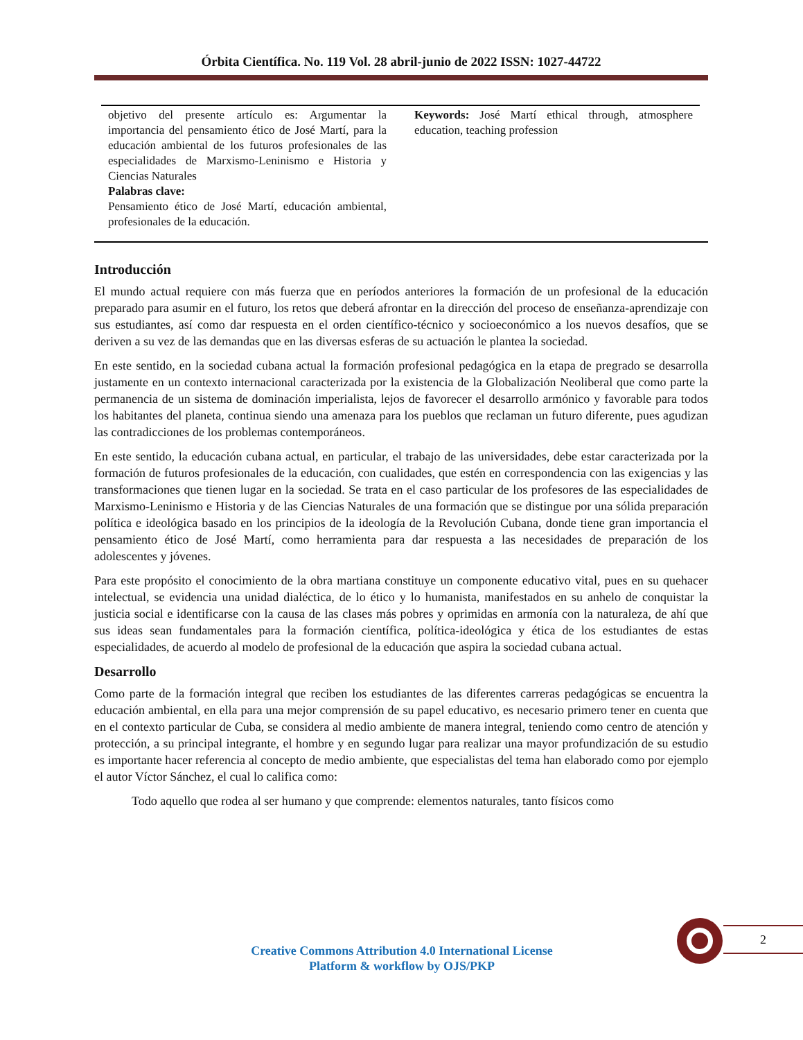Órbita Científica. No. 119 Vol. 28 abril-junio de 2022 ISSN: 1027-44722
objetivo del presente artículo es: Argumentar la importancia del pensamiento ético de José Martí, para la educación ambiental de los futuros profesionales de las especialidades de Marxismo-Leninismo e Historia y Ciencias Naturales
Palabras clave:
Pensamiento ético de José Martí, educación ambiental, profesionales de la educación.
Keywords: José Martí ethical through, atmosphere education, teaching profession
Introducción
El mundo actual requiere con más fuerza que en períodos anteriores la formación de un profesional de la educación preparado para asumir en el futuro, los retos que deberá afrontar en la dirección del proceso de enseñanza-aprendizaje con sus estudiantes, así como dar respuesta en el orden científico-técnico y socioeconómico a los nuevos desafíos, que se deriven a su vez de las demandas que en las diversas esferas de su actuación le plantea la sociedad.
En este sentido, en la sociedad cubana actual la formación profesional pedagógica en la etapa de pregrado se desarrolla justamente en un contexto internacional caracterizada por la existencia de la Globalización Neoliberal que como parte la permanencia de un sistema de dominación imperialista, lejos de favorecer el desarrollo armónico y favorable para todos los habitantes del planeta, continua siendo una amenaza para los pueblos que reclaman un futuro diferente, pues agudizan las contradicciones de los problemas contemporáneos.
En este sentido, la educación cubana actual, en particular, el trabajo de las universidades, debe estar caracterizada por la formación de futuros profesionales de la educación, con cualidades, que estén en correspondencia con las exigencias y las transformaciones que tienen lugar en la sociedad. Se trata en el caso particular de los profesores de las especialidades de Marxismo-Leninismo e Historia y de las Ciencias Naturales de una formación que se distingue por una sólida preparación política e ideológica basado en los principios de la ideología de la Revolución Cubana, donde tiene gran importancia el pensamiento ético de José Martí, como herramienta para dar respuesta a las necesidades de preparación de los adolescentes y jóvenes.
Para este propósito el conocimiento de la obra martiana constituye un componente educativo vital, pues en su quehacer intelectual, se evidencia una unidad dialéctica, de lo ético y lo humanista, manifestados en su anhelo de conquistar la justicia social e identificarse con la causa de las clases más pobres y oprimidas en armonía con la naturaleza, de ahí que sus ideas sean fundamentales para la formación científica, política-ideológica y ética de los estudiantes de estas especialidades, de acuerdo al modelo de profesional de la educación que aspira la sociedad cubana actual.
Desarrollo
Como parte de la formación integral que reciben los estudiantes de las diferentes carreras pedagógicas se encuentra la educación ambiental, en ella para una mejor comprensión de su papel educativo, es necesario primero tener en cuenta que en el contexto particular de Cuba, se considera al medio ambiente de manera integral, teniendo como centro de atención y protección, a su principal integrante, el hombre y en segundo lugar para realizar una mayor profundización de su estudio es importante hacer referencia al concepto de medio ambiente, que especialistas del tema han elaborado como por ejemplo el autor Víctor Sánchez, el cual lo califica como:
Todo aquello que rodea al ser humano y que comprende: elementos naturales, tanto físicos como
2
Creative Commons Attribution 4.0 International License
Platform & workflow by OJS/PKP